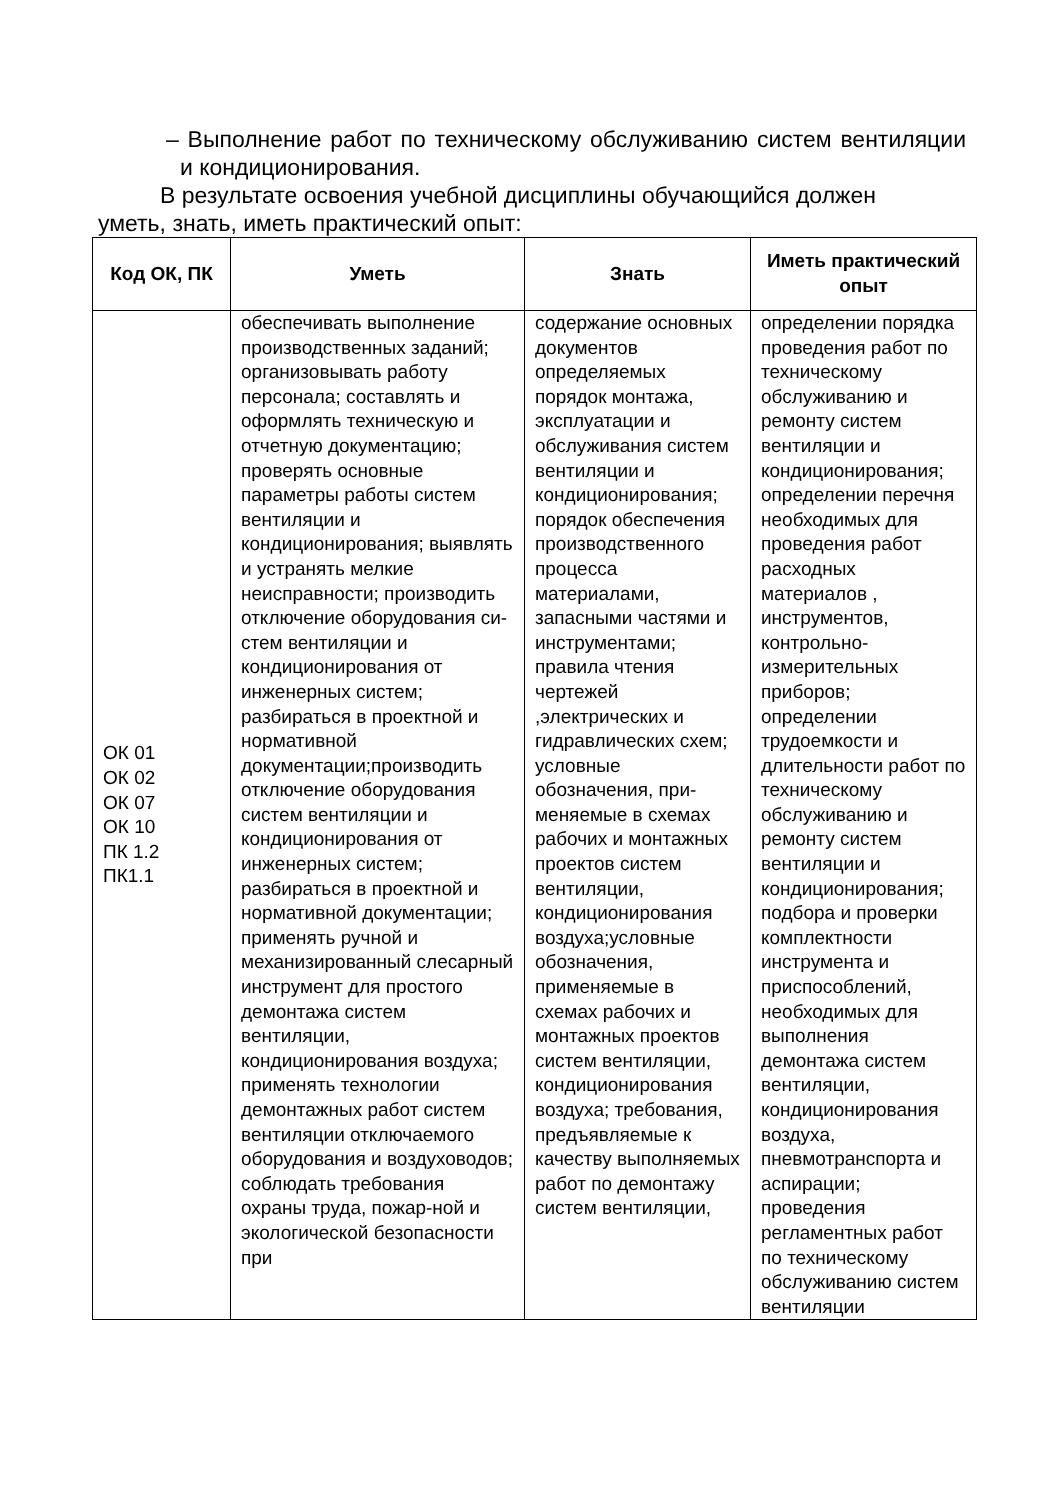– Выполнение работ по техническому обслуживанию систем вентиляции и кондиционирования.
В результате освоения учебной дисциплины обучающийся должен
уметь, знать, иметь практический опыт:
| Код ОК, ПК | Уметь | Знать | Иметь практический опыт |
| --- | --- | --- | --- |
| ОК 01 ОК 02 ОК 07 ОК 10 ПК 1.2 ПК1.1 | обеспечивать выполнение производственных заданий; организовывать работу персонала; составлять и оформлять техническую и отчетную документацию; проверять основные параметры работы систем вентиляции и кондиционирования; выявлять и устранять мелкие неисправности; производить отключение оборудования си-стем вентиляции и кондиционирования от инженерных систем; разбираться в проектной и нормативной документации;производить отключение оборудования систем вентиляции и кондиционирования от инженерных систем; разбираться в проектной и нормативной документации; применять ручной и механизированный слесарный инструмент для простого демонтажа систем вентиляции, кондиционирования воздуха; применять технологии демонтажных работ систем вентиляции отключаемого оборудования и воздуховодов; соблюдать требования охраны труда, пожар-ной и экологической безопасности при | содержание основных документов определяемых порядок монтажа, эксплуатации и обслуживания систем вентиляции и кондиционирования; порядок обеспечения производственного процесса материалами, запасными частями и инструментами; правила чтения чертежей ,электрических и гидравлических схем; условные обозначения, при-меняемые в схемах рабочих и монтажных проектов систем вентиляции, кондиционирования воздуха;условные обозначения, применяемые в схемах рабочих и монтажных проектов систем вентиляции, кондиционирования воздуха; требования, предъявляемые к качеству выполняемых работ по демонтажу систем вентиляции, | определении порядка проведения работ по техническому обслуживанию и ремонту систем вентиляции и кондиционирования; определении перечня необходимых для проведения работ расходных материалов , инструментов, контрольно-измерительных приборов; определении трудоемкости и длительности работ по техническому обслуживанию и ремонту систем вентиляции и кондиционирования; подбора и проверки комплектности инструмента и приспособлений, необходимых для выполнения демонтажа систем вентиляции, кондиционирования воздуха, пневмотранспорта и аспирации; проведения регламентных работ по техническому обслуживанию систем вентиляции |